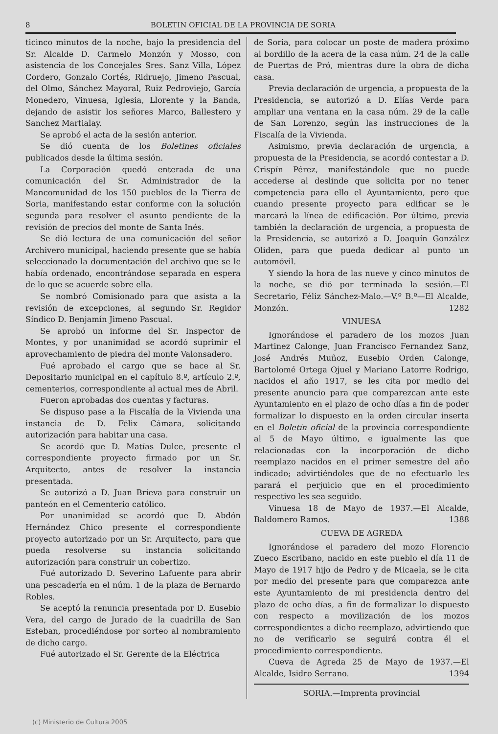8 BOLETIN OFICIAL DE LA PROVINCIA DE SORIA
ticinco minutos de la noche, bajo la presidencia del Sr. Alcalde D. Carmelo Monzón y Mosso, con asistencia de los Concejales Sres. Sanz Villa, López Cordero, Gonzalo Cortés, Ridruejo, Jimeno Pascual, del Olmo, Sánchez Mayoral, Ruiz Pedroviejo, García Monedero, Vinuesa, Iglesia, Llorente y la Banda, dejando de asistir los señores Marco, Ballestero y Sanchez Martialay.
Se aprobó el acta de la sesión anterior.
Se dió cuenta de los Boletines oficiales publicados desde la última sesión.
La Corporación quedó enterada de una comunicación del Sr. Administrador de la Mancomunidad de los 150 pueblos de la Tierra de Soria, manifestando estar conforme con la solución segunda para resolver el asunto pendiente de la revisión de precios del monte de Santa Inés.
Se dió lectura de una comunicación del señor Archivero municipal, haciendo presente que se había seleccionado la documentación del archivo que se le había ordenado, encontrándose separada en espera de lo que se acuerde sobre ella.
Se nombró Comisionado para que asista a la revisión de excepciones, al segundo Sr. Regidor Síndico D. Benjamín Jimeno Pascual.
Se aprobó un informe del Sr. Inspector de Montes, y por unanimidad se acordó suprimir el aprovechamiento de piedra del monte Valonsadero.
Fué aprobado el cargo que se hace al Sr. Depositario municipal en el capítulo 8.º, artículo 2.º, cementerios, correspondiente al actual mes de Abril.
Fueron aprobadas dos cuentas y facturas.
Se dispuso pase a la Fiscalía de la Vivienda una instancia de D. Félix Cámara, solicitando autorización para habitar una casa.
Se acordó que D. Matías Dulce, presente el correspondiente proyecto firmado por un Sr. Arquitecto, antes de resolver la instancia presentada.
Se autorizó a D. Juan Brieva para construir un panteón en el Cementerio católico.
Por unanimidad se acordó que D. Abdón Hernández Chico presente el correspondiente proyecto autorizado por un Sr. Arquitecto, para que pueda resolverse su instancia solicitando autorización para construir un cobertizo.
Fué autorizado D. Severino Lafuente para abrir una pescadería en el núm. 1 de la plaza de Bernardo Robles.
Se aceptó la renuncia presentada por D. Eusebio Vera, del cargo de Jurado de la cuadrilla de San Esteban, procediéndose por sorteo al nombramiento de dicho cargo.
Fué autorizado el Sr. Gerente de la Eléctrica
de Soria, para colocar un poste de madera próximo al bordillo de la acera de la casa núm. 24 de la calle de Puertas de Pró, mientras dure la obra de dicha casa.
Previa declaración de urgencia, a propuesta de la Presidencia, se autorizó a D. Elías Verde para ampliar una ventana en la casa núm. 29 de la calle de San Lorenzo, según las instrucciones de la Fiscalía de la Vivienda.
Asimismo, previa declaración de urgencia, a propuesta de la Presidencia, se acordó contestar a D. Crispín Pérez, manifestándole que no puede accederse al deslinde que solicita por no tener competencia para ello el Ayuntamiento, pero que cuando presente proyecto para edificar se le marcará la línea de edificación. Por último, previa también la declaración de urgencia, a propuesta de la Presidencia, se autorizó a D. Joaquín González Oliden, para que pueda dedicar al punto un automóvil.
Y siendo la hora de las nueve y cinco minutos de la noche, se dió por terminada la sesión.—El Secretario, Féliz Sánchez-Malo.—V.º B.º—El Alcalde, Monzón. 1282
VINUESA
Ignorándose el paradero de los mozos Juan Martinez Calonge, Juan Francisco Fernandez Sanz, José Andrés Muñoz, Eusebio Orden Calonge, Bartolomé Ortega Ojuel y Mariano Latorre Rodrigo, nacidos el año 1917, se les cita por medio del presente anuncio para que comparezcan ante este Ayuntamiento en el plazo de ocho días a fin de poder formalizar lo dispuesto en la orden circular inserta en el Boletín oficial de la provincia correspondiente al 5 de Mayo último, e igualmente las que relacionadas con la incorporación de dicho reemplazo nacidos en el primer semestre del año indicado; advirtiéndoles que de no efectuarlo les parará el perjuicio que en el procedimiento respectivo les sea seguido.
Vinuesa 18 de Mayo de 1937.—El Alcalde, Baldomero Ramos. 1388
CUEVA DE AGREDA
Ignorándose el paradero del mozo Florencio Zueco Escribano, nacido en este pueblo el día 11 de Mayo de 1917 hijo de Pedro y de Micaela, se le cita por medio del presente para que comparezca ante este Ayuntamiento de mi presidencia dentro del plazo de ocho días, a fin de formalizar lo dispuesto con respecto a movilización de los mozos correspondientes a dicho reemplazo, advirtiendo que no de verificarlo se seguirá contra él el procedimiento correspondiente.
Cueva de Agreda 25 de Mayo de 1937.—El Alcalde, Isidro Serrano. 1394
SORIA.—Imprenta provincial
(c) Ministerio de Cultura 2005